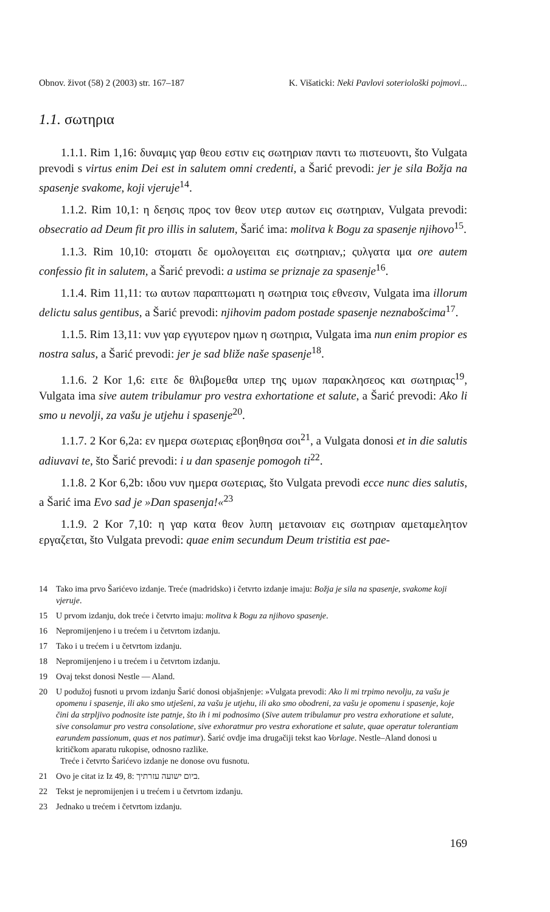Obnov. život (58) 2 (2003) str. 167–187 K. Višaticki: Neki Pavlovi soteriološki pojmovi...
1.1. σωτηρια
1.1.1. Rim 1,16: δυναμις γαρ θεου εστιν εις σωτηριαν παντι τω πιστευοντι, što Vulgata prevodi s virtus enim Dei est in salutem omni credenti, a Šarić prevodi: jer je sila Božja na spasenje svakome, koji vjeruje<sup>14</sup>.
1.1.2. Rim 10,1: η δεησις προς τον θεον υτερ αυτων εις σωτηριαν, Vulgata prevodi: obsecratio ad Deum fit pro illis in salutem, Šarić ima: molitva k Bogu za spasenje njihovo<sup>15</sup>.
1.1.3. Rim 10,10: στοματι δε ομολογειται εις σωτηριαν,; ςυλγατα ιμα ore autem confessio fit in salutem, a Šarić prevodi: a ustima se priznaje za spasenje<sup>16</sup>.
1.1.4. Rim 11,11: τω αυτων παραπτωματι η σωτηρια τοις εθνεσιν, Vulgata ima illorum delictu salus gentibus, a Šarić prevodi: njihovim padom postade spasenje neznabošcima<sup>17</sup>.
1.1.5. Rim 13,11: νυν γαρ εγγυτερον ημων η σωτηρια, Vulgata ima nun enim propior es nostra salus, a Šarić prevodi: jer je sad bliže naše spasenje<sup>18</sup>.
1.1.6. 2 Kor 1,6: ειτε δε θλιβομεθα υπερ της υμων παρακλησεος και σωτηριας<sup>19</sup>, Vulgata ima sive autem tribulamur pro vestra exhortatione et salute, a Šarić prevodi: Ako li smo u nevolji, za vašu je utjehu i spasenje<sup>20</sup>.
1.1.7. 2 Kor 6,2a: εν ημερα σωτεριας εβοηθησα σοι<sup>21</sup>, a Vulgata donosi et in die salutis adiuvavi te, što Šarić prevodi: i u dan spasenje pomogoh ti<sup>22</sup>.
1.1.8. 2 Kor 6,2b: ιδου νυν ημερα σωτεριας, što Vulgata prevodi ecce nunc dies salutis, a Šarić ima Evo sad je »Dan spasenja!«<sup>23</sup>
1.1.9. 2 Kor 7,10: η γαρ κατα θεον λυπη μετανοιαν εις σωτηριαν αμεταμελητον εργαζεται, što Vulgata prevodi: quae enim secundum Deum tristitia est pae-
14 Tako ima prvo Šarićevo izdanje. Treće (madridsko) i četvrto izdanje imaju: Božja je sila na spasenje, svakome koji vjeruje.
15 U prvom izdanju, dok treće i četvrto imaju: molitva k Bogu za njihovo spasenje.
16 Nepromijenjeno i u trećem i u četvrtom izdanju.
17 Tako i u trećem i u četvrtom izdanju.
18 Nepromijenjeno i u trećem i u četvrtom izdanju.
19 Ovaj tekst donosi Nestle — Aland.
20 U podužoj fusnoti u prvom izdanju Šarić donosi objašnjenje: »Vulgata prevodi: Ako li mi trpimo nevolju, za vašu je opomenu i spasenje, ili ako smo utješeni, za vašu je utjehu, ili ako smo obodreni, za vašu je opomenu i spasenje, koje čini da strpljivo podnosite iste patnje, što ih i mi podnosimo (Sive autem tribulamur pro vestra exhoratione et salute, sive consolamur pro vestra consolatione, sive exhoratmur pro vestra exhoratione et salute, quae operatur tolerantiam earundem passionum, quas et nos patimur). Šarić ovdje ima drugačiji tekst kao Vorlage. Nestle–Aland donosi u kritičkom aparatu rukopise, odnosno razlike.
Treće i četvrto Šarićevo izdanje ne donose ovu fusnotu.
21 Ovo je citat iz Iz 49, 8: ביום ישועה עזרתיך.
22 Tekst je nepromijenjen i u trećem i u četvrtom izdanju.
23 Jednako u trećem i četvrtom izdanju.
169